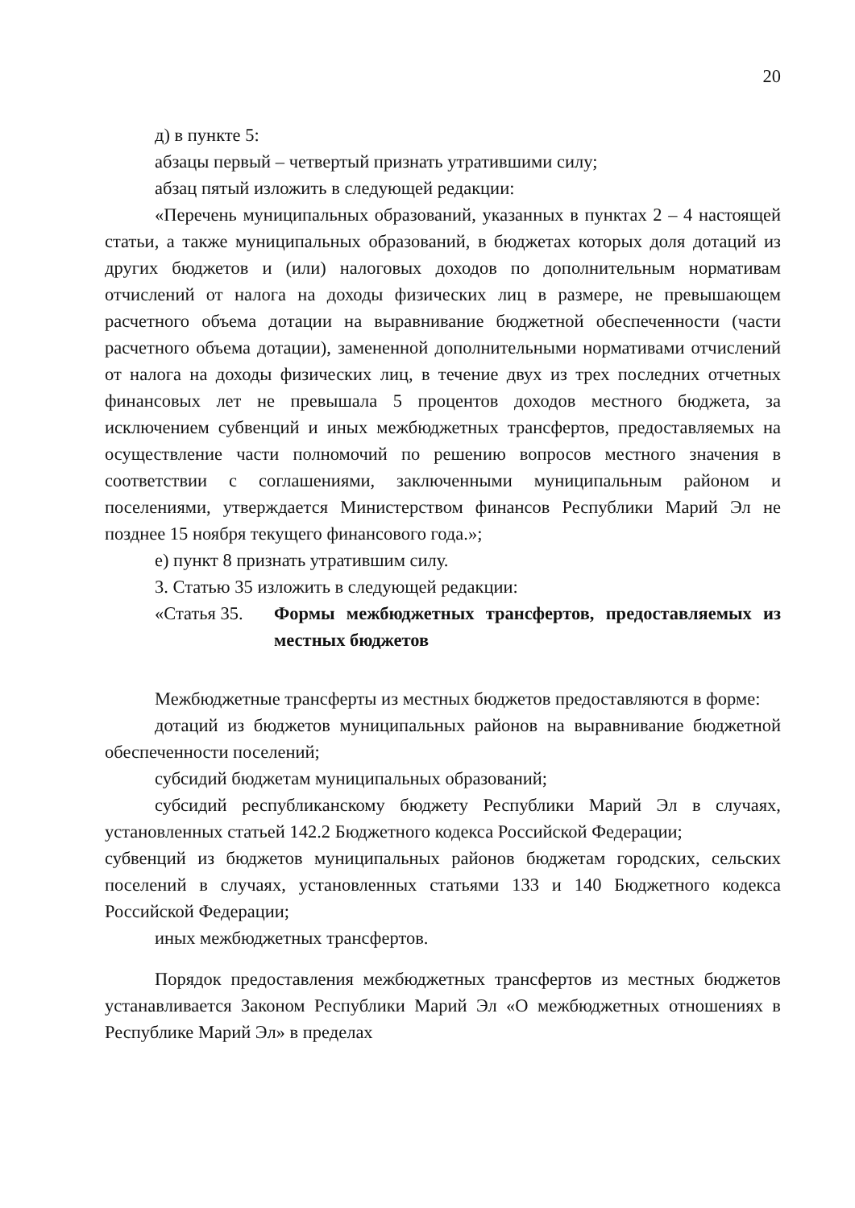20
д) в пункте 5:
абзацы первый – четвертый признать утратившими силу;
абзац пятый изложить в следующей редакции:
«Перечень муниципальных образований, указанных в пунктах 2 – 4 настоящей статьи, а также муниципальных образований, в бюджетах которых доля дотаций из других бюджетов и (или) налоговых доходов по дополнительным нормативам отчислений от налога на доходы физических лиц в размере, не превышающем расчетного объема дотации на выравнивание бюджетной обеспеченности (части расчетного объема дотации), замененной дополнительными нормативами отчислений от налога на доходы физических лиц, в течение двух из трех последних отчетных финансовых лет не превышала 5 процентов доходов местного бюджета, за исключением субвенций и иных межбюджетных трансфертов, предоставляемых на осуществление части полномочий по решению вопросов местного значения в соответствии с соглашениями, заключенными муниципальным районом и поселениями, утверждается Министерством финансов Республики Марий Эл не позднее 15 ноября текущего финансового года.»;
е) пункт 8 признать утратившим силу.
3. Статью 35 изложить в следующей редакции:
«Статья 35. Формы межбюджетных трансфертов, предоставляемых из местных бюджетов
Межбюджетные трансферты из местных бюджетов предоставляются в форме:
дотаций из бюджетов муниципальных районов на выравнивание бюджетной обеспеченности поселений;
субсидий бюджетам муниципальных образований;
субсидий республиканскому бюджету Республики Марий Эл в случаях, установленных статьей 142.2 Бюджетного кодекса Российской Федерации;
субвенций из бюджетов муниципальных районов бюджетам городских, сельских поселений в случаях, установленных статьями 133 и 140 Бюджетного кодекса Российской Федерации;
иных межбюджетных трансфертов.
Порядок предоставления межбюджетных трансфертов из местных бюджетов устанавливается Законом Республики Марий Эл «О межбюджетных отношениях в Республике Марий Эл» в пределах